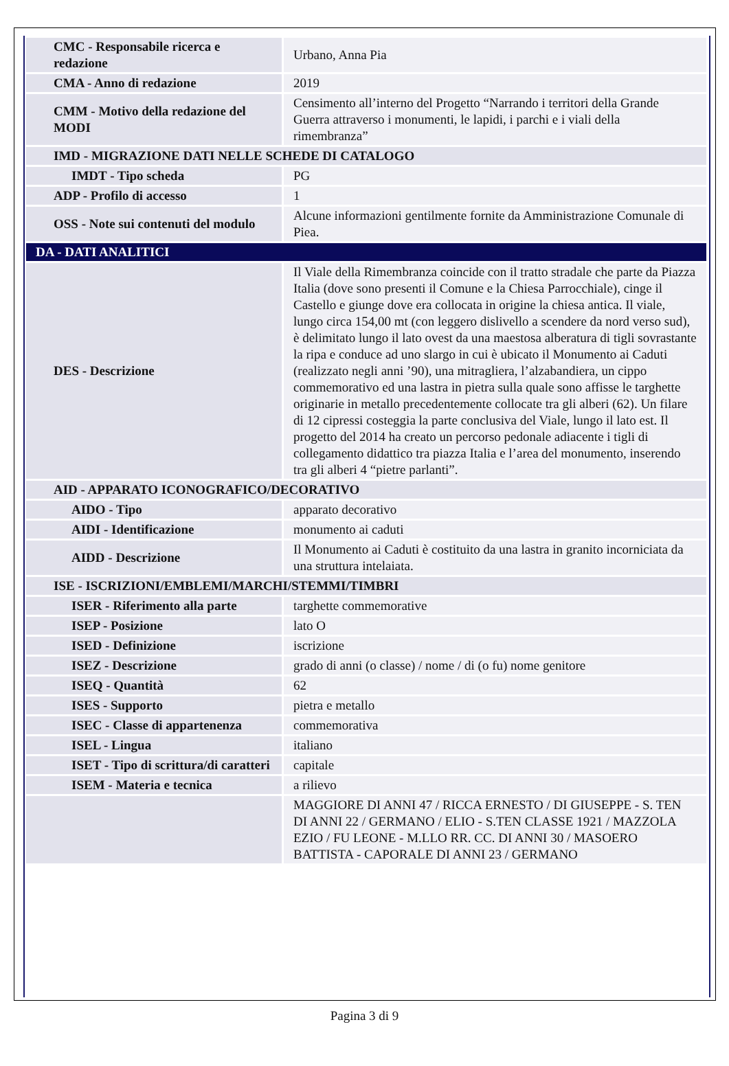| CMC - Responsabile ricerca e redazione | Urbano, Anna Pia |
| CMA - Anno di redazione | 2019 |
| CMM - Motivo della redazione del MODI | Censimento all’interno del Progetto “Narrando i territori della Grande Guerra attraverso i monumenti, le lapidi, i parchi e i viali della rimembranza” |
| IMD - MIGRAZIONE DATI NELLE SCHEDE DI CATALOGO | |
| IMDT - Tipo scheda | PG |
| ADP - Profilo di accesso | 1 |
| OSS - Note sui contenuti del modulo | Alcune informazioni gentilmente fornite da Amministrazione Comunale di Piea. |
| DA - DATI ANALITICI | |
| DES - Descrizione | Il Viale della Rimembranza coincide con il tratto stradale che parte da Piazza Italia (dove sono presenti il Comune e la Chiesa Parrocchiale), cinge il Castello e giunge dove era collocata in origine la chiesa antica. Il viale, lungo circa 154,00 mt (con leggero dislivello a scendere da nord verso sud), è delimitato lungo il lato ovest da una maestosa alberatura di tigli sovrastante la ripa e conduce ad uno slargo in cui è ubicato il Monumento ai Caduti (realizzato negli anni ’90), una mitragliera, l’alzabandiera, un cippo commemorativo ed una lastra in pietra sulla quale sono affisse le targhette originarie in metallo precedentemente collocate tra gli alberi (62). Un filare di 12 cipressi costeggia la parte conclusiva del Viale, lungo il lato est. Il progetto del 2014 ha creato un percorso pedonale adiacente i tigli di collegamento didattico tra piazza Italia e l’area del monumento, inserendo tra gli alberi 4 “pietre parlanti”. |
| AID - APPARATO ICONOGRAFICO/DECORATIVO | |
| AIDO - Tipo | apparato decorativo |
| AIDI - Identificazione | monumento ai caduti |
| AIDD - Descrizione | Il Monumento ai Caduti è costituito da una lastra in granito incorniciata da una struttura intelaiata. |
| ISE - ISCRIZIONI/EMBLEMI/MARCHI/STEMMI/TIMBRI | |
| ISER - Riferimento alla parte | targhette commemorative |
| ISEP - Posizione | lato O |
| ISED - Definizione | iscrizione |
| ISEZ - Descrizione | grado di anni (o classe) / nome / di (o fu) nome genitore |
| ISEQ - Quantità | 62 |
| ISES - Supporto | pietra e metallo |
| ISEC - Classe di appartenenza | commemorativa |
| ISEL - Lingua | italiano |
| ISET - Tipo di scrittura/di caratteri | capitale |
| ISEM - Materia e tecnica | a rilievo |
| | MAGGIORE DI ANNI 47 / RICCA ERNESTO / DI GIUSEPPE - S. TEN DI ANNI 22 / GERMANO / ELIO - S.TEN CLASSE 1921 / MAZZOLA EZIO / FU LEONE - M.LLO RR. CC. DI ANNI 30 / MASOERO BATTISTA - CAPORALE DI ANNI 23 / GERMANO |
Pagina 3 di 9